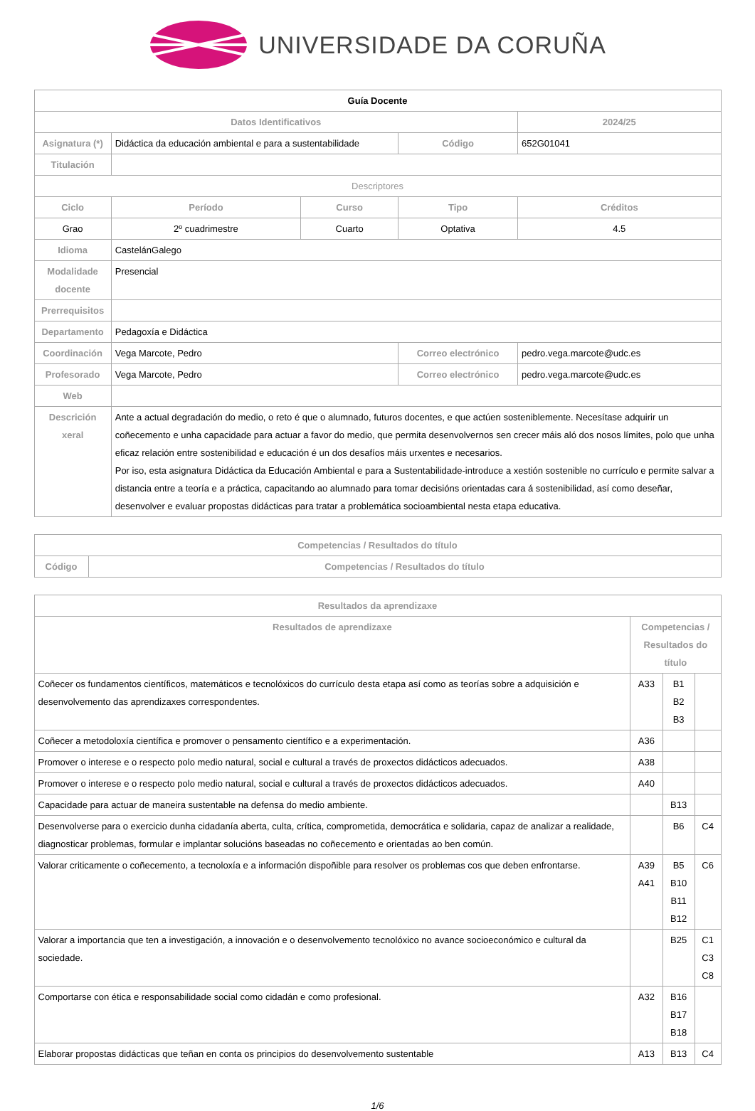UNIVERSIDADE DA CORUÑA
| Guía Docente | | | | | |
| Datos Identificativos | | | | | 2024/25 |
| Asignatura (*) | Didáctica da educación ambiental e para a sustentabilidade | | Código | | 652G01041 |
| Titulación | | | | | |
| Descriptores | | | | | |
| Ciclo | Período | Curso | Tipo | | Créditos |
| Grao | 2º cuadrimestre | Cuarto | Optativa | | 4.5 |
| Idioma | CastelánGalego | | | | |
| Modalidade docente | Presencial | | | | |
| Prerrequisitos | | | | | |
| Departamento | Pedagoxía e Didáctica | | | | |
| Coordinación | Vega Marcote, Pedro | | Correo electrónico | pedro.vega.marcote@udc.es | |
| Profesorado | Vega Marcote, Pedro | | Correo electrónico | pedro.vega.marcote@udc.es | |
| Web | | | | | |
| Descrición xeral | Ante a actual degradación do medio, o reto é que o alumnado, futuros docentes, e que actúen sosteniblemente. Necesítase adquirir un coñecemento e unha capacidade para actuar a favor do medio, que permita desenvolvernos sen crecer máis aló dos nosos límites, polo que unha eficaz relación entre sostenibilidad e educación é un dos desafíos máis urxentes e necesarios. Por iso, esta asignatura Didáctica da Educación Ambiental e para a Sustentabilidade-introduce a xestión sostenible no currículo e permite salvar a distancia entre a teoría e a práctica, capacitando ao alumnado para tomar decisións orientadas cara á sostenibilidad, así como deseñar, desenvolver e evaluar propostas didácticas para tratar a problemática socioambiental nesta etapa educativa. | | | | |
| Competencias / Resultados do título | |
| --- | --- |
| Código | Competencias / Resultados do título |
| Resultados da aprendizaxe | | | |
| --- | --- | --- | --- |
| Resultados de aprendizaxe | Competencias / Resultados do título | | |
| Coñecer os fundamentos científicos, matemáticos e tecnolóxicos do currículo desta etapa así como as teorías sobre a adquisición e desenvolvemento das aprendizaxes correspondentes. | A33 | B1 B2 B3 | |
| Coñecer a metodoloxía científica e promover o pensamento científico e a experimentación. | A36 | | |
| Promover o interese e o respecto polo medio natural, social e cultural a través de proxectos didácticos adecuados. | A38 | | |
| Promover o interese e o respecto polo medio natural, social e cultural a través de proxectos didácticos adecuados. | A40 | | |
| Capacidade para actuar de maneira sustentable na defensa do medio ambiente. | | B13 | |
| Desenvolverse para o exercicio dunha cidadanía aberta, culta, crítica, comprometida, democrática e solidaria, capaz de analizar a realidade, diagnosticar problemas, formular e implantar solucións baseadas no coñecemento e orientadas ao ben común. | | B6 | C4 |
| Valorar criticamente o coñecemento, a tecnoloxía e a información dispoñible para resolver os problemas cos que deben enfrontarse. | A39 A41 | B5 B10 B11 B12 | C6 |
| Valorar a importancia que ten a investigación, a innovación e o desenvolvemento tecnolóxico no avance socioeconómico e cultural da sociedade. | | B25 | C1 C3 C8 |
| Comportarse con ética e responsabilidade social como cidadán e como profesional. | A32 | B16 B17 B18 | |
| Elaborar propostas didácticas que teñan en conta os principios do desenvolvemento sustentable | A13 | B13 | C4 |
1/6